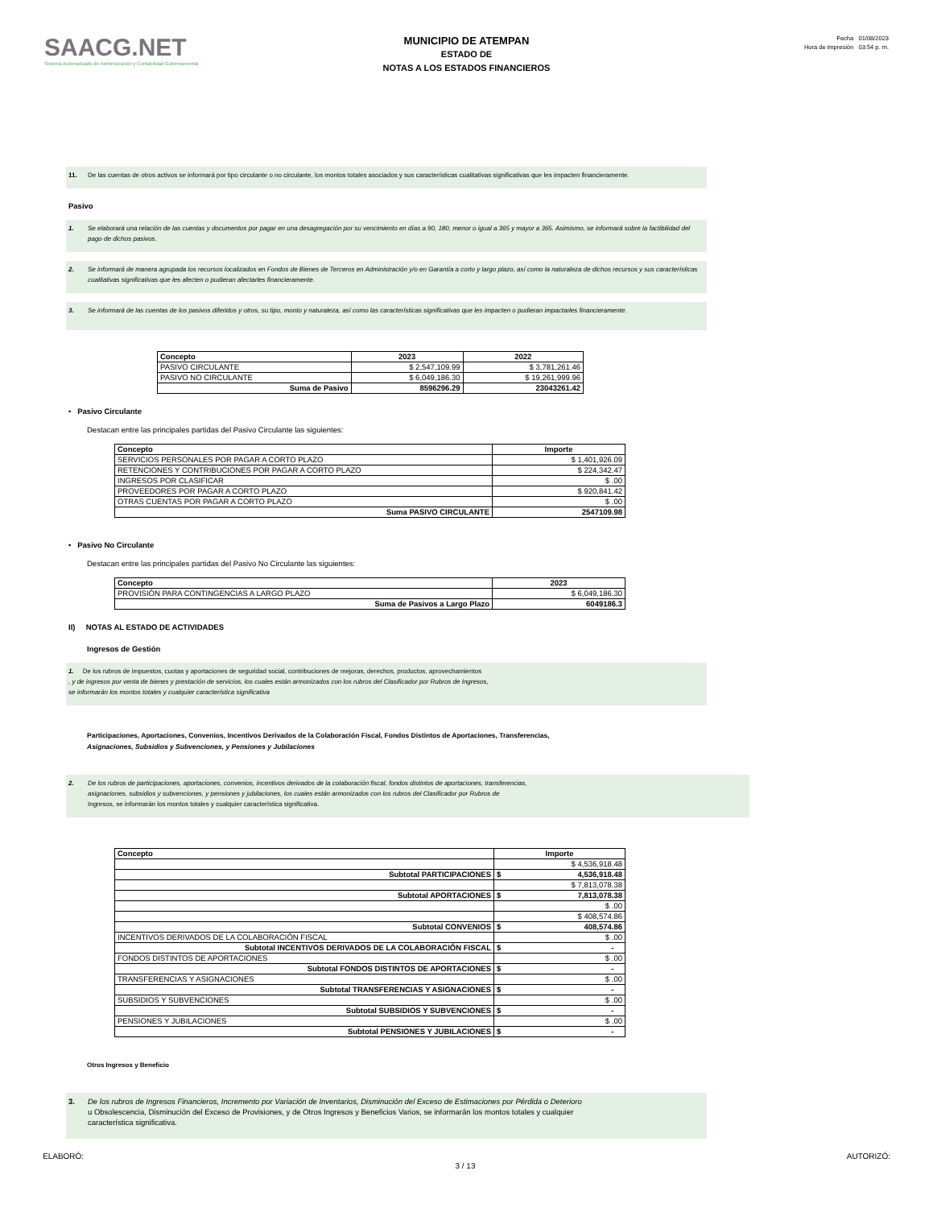SAACG.NET
Sistema Automatizado de Administración y Contabilidad Gubernamental
MUNICIPIO DE ATEMPAN
ESTADO DE
NOTAS A LOS ESTADOS FINANCIEROS
Fecha 01/08/2023
Hora de impresión 03:54 p. m.
11. De las cuentas de otros activos se informará por tipo circulante o no circulante, los montos totales asociados y sus características cualitativas significativas que les impacten financieramente.
Pasivo
1. Se elaborará una relación de las cuentas y documentos por pagar en una desagregación por su vencimiento en días a 90, 180, menor o igual a 365 y mayor a 365. Asimismo, se informará sobre la factibilidad del pago de dichos pasivos.
2. Se informará de manera agrupada los recursos localizados en Fondos de Bienes de Terceros en Administración y/o en Garantía a corto y largo plazo, así como la naturaleza de dichos recursos y sus características cualitativas significativas que les afecten o pudieran afectarles financieramente.
3. Se informará de las cuentas de los pasivos diferidos y otros, su tipo, monto y naturaleza, así como las características significativas que les impacten o pudieran impactarles financieramente.
| Concepto | 2023 | 2022 |
| --- | --- | --- |
| PASIVO CIRCULANTE | $ 2,547,109.99 | $ 3,781,261.46 |
| PASIVO NO CIRCULANTE | $ 6,049,186.30 | $ 19,261,999.96 |
| Suma de Pasivo | 8596296.29 | 23043261.42 |
• Pasivo Circulante
Destacan entre las principales partidas del Pasivo Circulante las siguientes:
| Concepto | Importe |
| --- | --- |
| SERVICIOS PERSONALES POR PAGAR A CORTO PLAZO | $ 1,401,926.09 |
| RETENCIONES Y CONTRIBUCIONES POR PAGAR A CORTO PLAZO | $ 224,342.47 |
| INGRESOS POR CLASIFICAR | $ .00 |
| PROVEEDORES POR PAGAR A CORTO PLAZO | $ 920,841.42 |
| OTRAS CUENTAS POR PAGAR A CORTO PLAZO | $ .00 |
| Suma PASIVO CIRCULANTE | 2547109.98 |
• Pasivo No Circulante
Destacan entre las principales partidas del Pasivo No Circulante las siguientes:
| Concepto | 2023 |
| --- | --- |
| PROVISIÓN PARA CONTINGENCIAS A LARGO PLAZO | $ 6,049,186.30 |
| Suma de Pasivos a Largo Plazo | 6049186.3 |
II) NOTAS AL ESTADO DE ACTIVIDADES
Ingresos de Gestión
1. De los rubros de impuestos, cuotas y aportaciones de seguridad social, contribuciones de mejoras, derechos, productos, aprovechamientos
, y de ingresos por venta de bienes y prestación de servicios, los cuales están armonizados con los rubros del Clasificador por Rubros de Ingresos,
se informarán los montos totales y cualquier característica significativa
Participaciones, Aportaciones, Convenios, Incentivos Derivados de la Colaboración Fiscal, Fondos Distintos de Aportaciones, Transferencias,
Asignaciones, Subsidios y Subvenciones, y Pensiones y Jubilaciones
2. De los rubros de participaciones, aportaciones, convenios, incentivos derivados de la colaboración fiscal, fondos distintos de aportaciones, transferencias,
asignaciones, subsidios y subvenciones, y pensiones y jubilaciones, los cuales están armonizados con los rubros del Clasificador por Rubros de
Ingresos, se informarán los montos totales y cualquier característica significativa.
| Concepto | Importe | |
| --- | --- | --- |
| | $ 4,536,918.48 | |
| Subtotal PARTICIPACIONES | $ | 4,536,918.48 |
| | $ 7,813,078.38 | |
| Subtotal APORTACIONES | $ | 7,813,078.38 |
| | $ .00 | |
| | $ 408,574.86 | |
| Subtotal CONVENIOS | $ | 408,574.86 |
| INCENTIVOS DERIVADOS DE LA COLABORACIÓN FISCAL | $ .00 | |
| Subtotal INCENTIVOS DERIVADOS DE LA COLABORACIÓN FISCAL | $ | - |
| FONDOS DISTINTOS DE APORTACIONES | $ .00 | |
| Subtotal FONDOS DISTINTOS DE APORTACIONES | $ | - |
| TRANSFERENCIAS Y ASIGNACIONES | $ .00 | |
| Subtotal TRANSFERENCIAS Y ASIGNACIONES | $ | - |
| SUBSIDIOS Y SUBVENCIONES | $ .00 | |
| Subtotal SUBSIDIOS Y SUBVENCIONES | $ | - |
| PENSIONES Y JUBILACIONES | $ .00 | |
| Subtotal PENSIONES Y JUBILACIONES | $ | - |
Otros Ingresos y Beneficio
3. De los rubros de Ingresos Financieros, Incremento por Variación de Inventarios, Disminución del Exceso de Estimaciones por Pérdida o Deterioro
u Obsolescencia, Disminución del Exceso de Provisiones, y de Otros Ingresos y Beneficios Varios, se informarán los montos totales y cualquier
característica significativa.
ELABORÓ: 3 / 13 AUTORIZÓ: